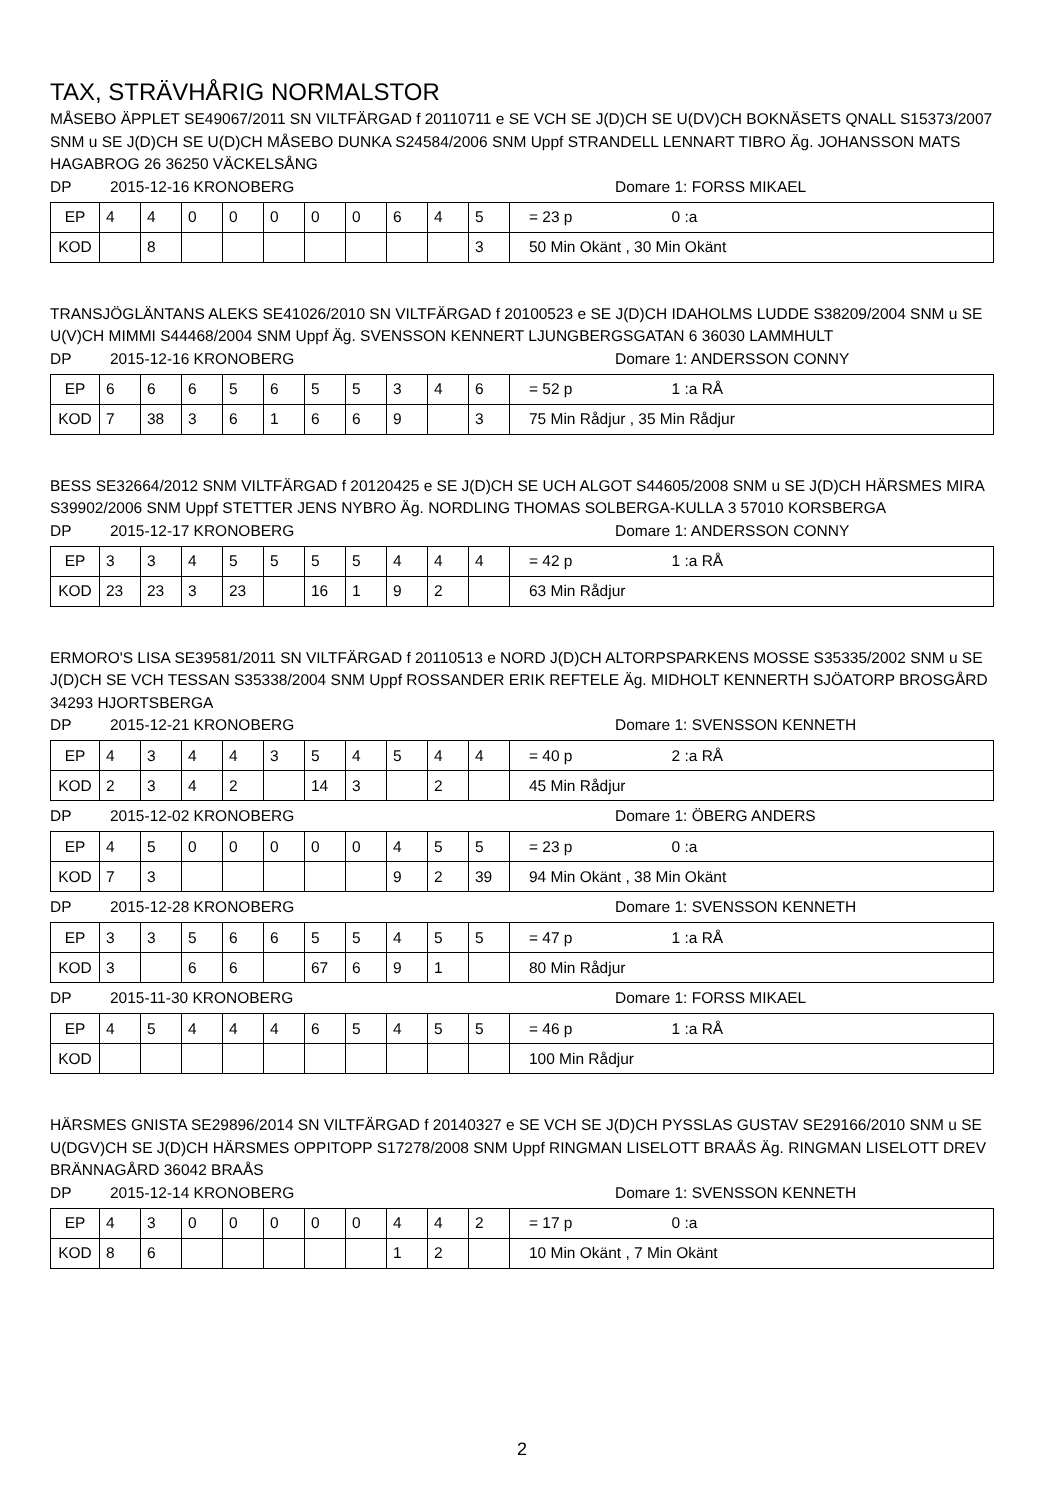TAX, STRÄVHÅRIG NORMALSTOR
MÅSEBO ÄPPLET SE49067/2011 SN VILTFÄRGAD f 20110711 e SE VCH SE J(D)CH SE U(DV)CH BOKNÄSETS QNALL S15373/2007 SNM u SE J(D)CH SE U(D)CH MÅSEBO DUNKA S24584/2006 SNM Uppf STRANDELL LENNART TIBRO Äg. JOHANSSON MATS HAGABROG 26 36250 VÄCKELSÅNG
DP 2015-12-16 KRONOBERG Domare 1: FORSS MIKAEL
| EP | 4 | 4 | 0 | 0 | 0 | 0 | 0 | 6 | 4 | 5 | = 23 p 0 :a |
| KOD | | 8 | | | | | | | | 3 | 50 Min Okänt , 30 Min Okänt |
TRANSJÖGLÄNTANS ALEKS SE41026/2010 SN VILTFÄRGAD f 20100523 e SE J(D)CH IDAHOLMS LUDDE S38209/2004 SNM u SE U(V)CH MIMMI S44468/2004 SNM Uppf Äg. SVENSSON KENNERT LJUNGBERGSGATAN 6 36030 LAMMHULT
DP 2015-12-16 KRONOBERG Domare 1: ANDERSSON CONNY
| EP | 6 | 6 | 6 | 5 | 6 | 5 | 5 | 3 | 4 | 6 | = 52 p 1 :a RÅ |
| KOD | 7 | 38 | 3 | 6 | 1 | 6 | 6 | 9 | | 3 | 75 Min Rådjur , 35 Min Rådjur |
BESS SE32664/2012 SNM VILTFÄRGAD f 20120425 e SE J(D)CH SE UCH ALGOT S44605/2008 SNM u SE J(D)CH HÄRSMES MIRA S39902/2006 SNM Uppf STETTER JENS NYBRO Äg. NORDLING THOMAS SOLBERGA-KULLA 3 57010 KORSBERGA
DP 2015-12-17 KRONOBERG Domare 1: ANDERSSON CONNY
| EP | 3 | 3 | 4 | 5 | 5 | 5 | 5 | 4 | 4 | 4 | = 42 p 1 :a RÅ |
| KOD | 23 | 23 | 3 | 23 | | 16 | 1 | 9 | 2 | | 63 Min Rådjur |
ERMORO'S LISA SE39581/2011 SN VILTFÄRGAD f 20110513 e NORD J(D)CH ALTORPSPARKENS MOSSE S35335/2002 SNM u SE J(D)CH SE VCH TESSAN S35338/2004 SNM Uppf ROSSANDER ERIK REFTELE Äg. MIDHOLT KENNERTH SJÖATORP BROSGÅRD 34293 HJORTSBERGA
DP 2015-12-21 KRONOBERG Domare 1: SVENSSON KENNETH
| EP | 4 | 3 | 4 | 4 | 3 | 5 | 4 | 5 | 4 | 4 | = 40 p 2 :a RÅ |
| KOD | 2 | 3 | 4 | 2 | | 14 | 3 | | 2 | | 45 Min Rådjur |
DP 2015-12-02 KRONOBERG Domare 1: ÖBERG ANDERS
| EP | 4 | 5 | 0 | 0 | 0 | 0 | 0 | 4 | 5 | 5 | = 23 p 0 :a |
| KOD | 7 | 3 | | | | | | 9 | 2 | 39 | 94 Min Okänt , 38 Min Okänt |
DP 2015-12-28 KRONOBERG Domare 1: SVENSSON KENNETH
| EP | 3 | 3 | 5 | 6 | 6 | 5 | 5 | 4 | 5 | 5 | = 47 p 1 :a RÅ |
| KOD | 3 | | 6 | 6 | | 67 | 6 | 9 | 1 | | 80 Min Rådjur |
DP 2015-11-30 KRONOBERG Domare 1: FORSS MIKAEL
| EP | 4 | 5 | 4 | 4 | 4 | 6 | 5 | 4 | 5 | 5 | = 46 p 1 :a RÅ |
| KOD | | | | | | | | | | | 100 Min Rådjur |
HÄRSMES GNISTA SE29896/2014 SN VILTFÄRGAD f 20140327 e SE VCH SE J(D)CH PYSSLAS GUSTAV SE29166/2010 SNM u SE U(DGV)CH SE J(D)CH HÄRSMES OPPITOPP S17278/2008 SNM Uppf RINGMAN LISELOTT BRAÅS Äg. RINGMAN LISELOTT DREV BRÄNNAGÅRD 36042 BRAÅS
DP 2015-12-14 KRONOBERG Domare 1: SVENSSON KENNETH
| EP | 4 | 3 | 0 | 0 | 0 | 0 | 0 | 4 | 4 | 2 | = 17 p 0 :a |
| KOD | 8 | 6 | | | | | | 1 | 2 | | 10 Min Okänt , 7 Min Okänt |
2